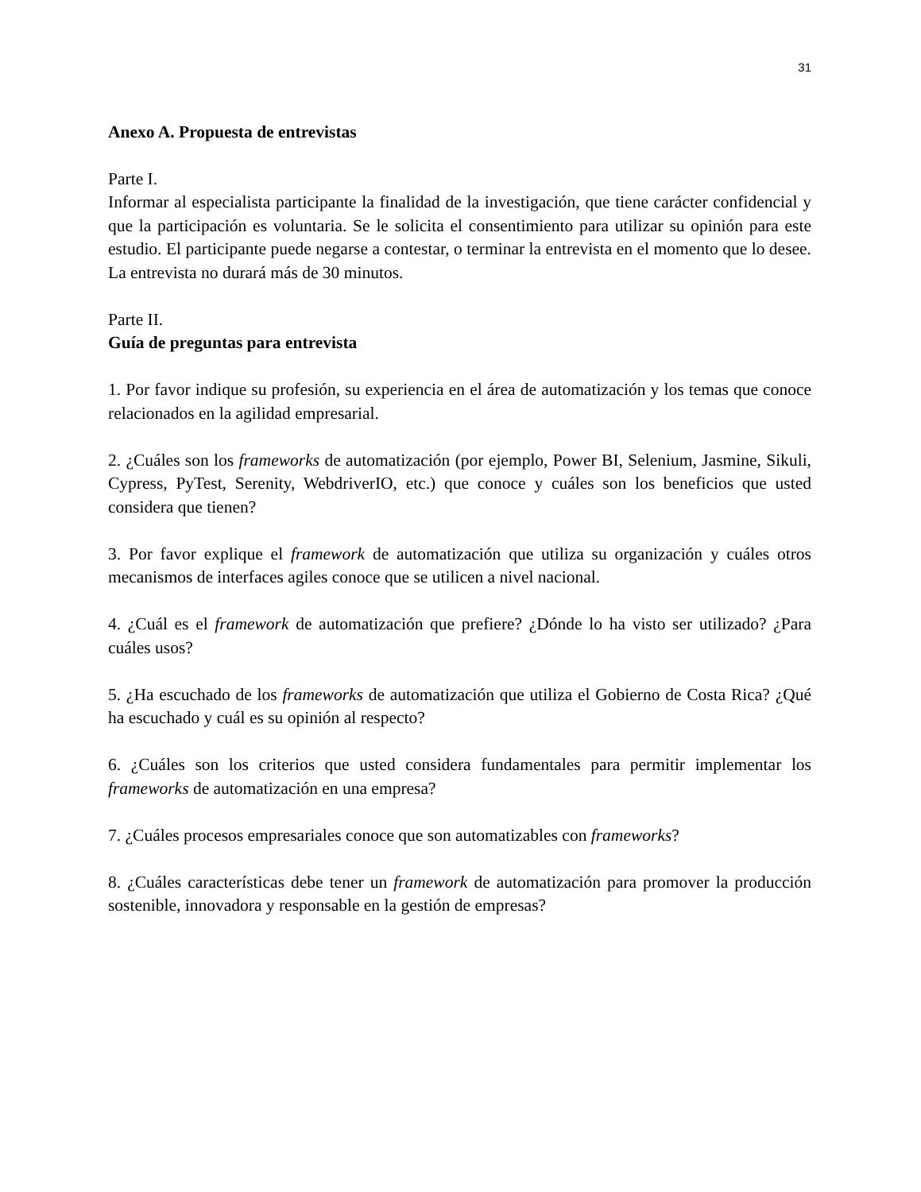31
Anexo A. Propuesta de entrevistas
Parte I.
Informar al especialista participante la finalidad de la investigación, que tiene carácter confidencial y que la participación es voluntaria. Se le solicita el consentimiento para utilizar su opinión para este estudio. El participante puede negarse a contestar, o terminar la entrevista en el momento que lo desee. La entrevista no durará más de 30 minutos.
Parte II.
Guía de preguntas para entrevista
1. Por favor indique su profesión, su experiencia en el área de automatización y los temas que conoce relacionados en la agilidad empresarial.
2. ¿Cuáles son los frameworks de automatización (por ejemplo, Power BI, Selenium, Jasmine, Sikuli, Cypress, PyTest, Serenity, WebdriverIO, etc.) que conoce y cuáles son los beneficios que usted considera que tienen?
3. Por favor explique el framework de automatización que utiliza su organización y cuáles otros mecanismos de interfaces agiles conoce que se utilicen a nivel nacional.
4. ¿Cuál es el framework de automatización que prefiere? ¿Dónde lo ha visto ser utilizado? ¿Para cuáles usos?
5. ¿Ha escuchado de los frameworks de automatización que utiliza el Gobierno de Costa Rica? ¿Qué ha escuchado y cuál es su opinión al respecto?
6. ¿Cuáles son los criterios que usted considera fundamentales para permitir implementar los frameworks de automatización en una empresa?
7. ¿Cuáles procesos empresariales conoce que son automatizables con frameworks?
8. ¿Cuáles características debe tener un framework de automatización para promover la producción sostenible, innovadora y responsable en la gestión de empresas?